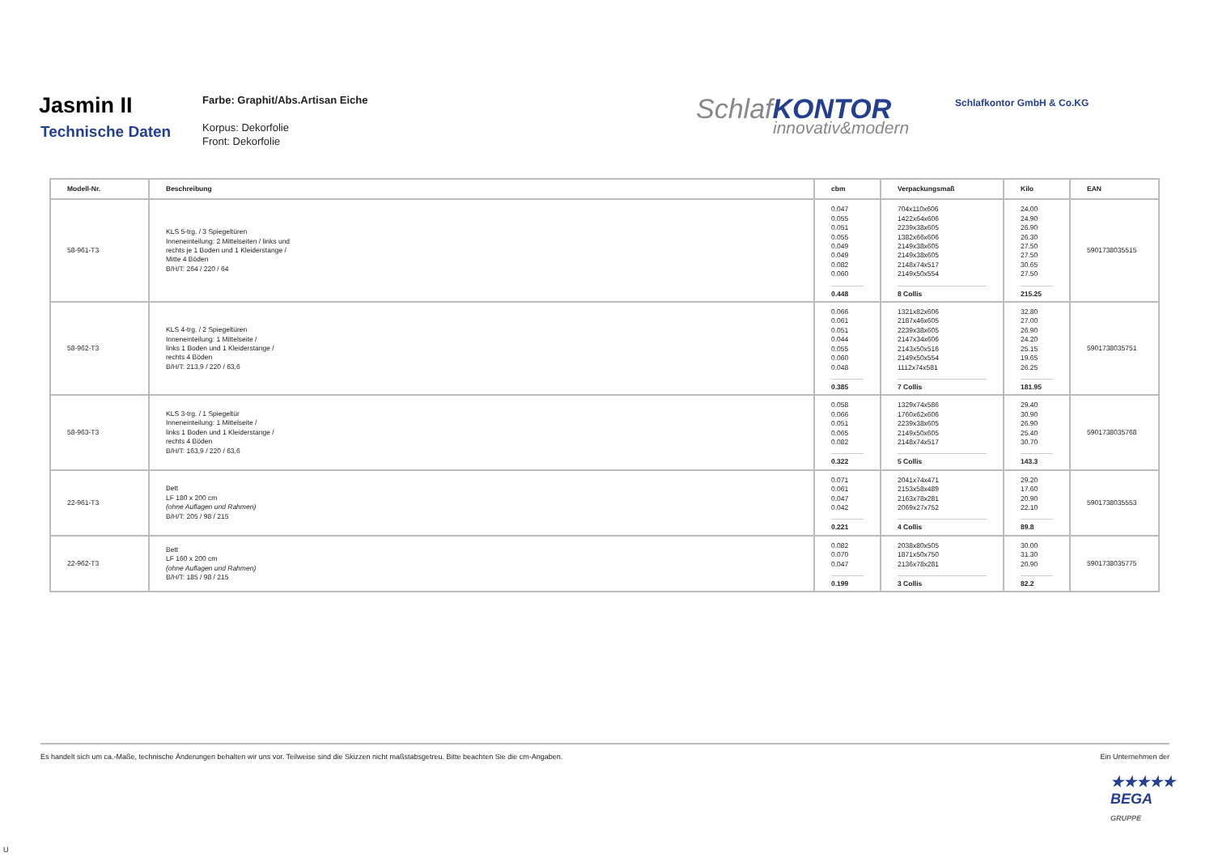Jasmin II
Technische Daten
Farbe: Graphit/Abs.Artisan Eiche
Korpus: Dekorfolie
Front: Dekorfolie
SchlafKONTOR
innovativ&modern
Schlafkontor GmbH & Co.KG
| Modell-Nr. | Beschreibung | cbm | Verpackungsmaß | Kilo | EAN |
| --- | --- | --- | --- | --- | --- |
| 58-961-T3 | KLS 5-trg. / 3 Spiegeltüren Inneneinteilung: 2 Mittelseiten / links und rechts je 1 Boden und 1 Kleiderstange / Mitte 4 Böden B/H/T: 264 / 220 / 64 | 0.047 0.055 0.051 0.055 0.049 0.049 0.082 0.060 0.448 | 704x110x606 1422x64x606 2239x38x605 1382x66x606 2149x38x605 2149x38x605 2148x74x517 2149x50x554 8 Collis | 24.00 24.90 26.90 26.30 27.50 27.50 30.65 27.50 215.25 | 5901738035515 |
| 58-962-T3 | KLS 4-trg. / 2 Spiegeltüren Inneneinteilung: 1 Mittelseite / links 1 Boden und 1 Kleiderstange / rechts 4 Böden B/H/T: 213,9 / 220 / 63,6 | 0.066 0.061 0.051 0.044 0.055 0.060 0.048 0.385 | 1321x82x606 2187x46x605 2239x38x605 2147x34x606 2143x50x516 2149x50x554 1112x74x581 7 Collis | 32.80 27.00 26.90 24.20 25.15 19.65 26.25 181.95 | 5901738035751 |
| 58-963-T3 | KLS 3-trg. / 1 Spiegeltür Inneneinteilung: 1 Mittelseite / links 1 Boden und 1 Kleiderstange / rechts 4 Böden B/H/T: 163,9 / 220 / 63,6 | 0.058 0.066 0.051 0.065 0.082 0.322 | 1329x74x586 1760x62x606 2239x38x605 2149x50x605 2148x74x517 5 Collis | 29.40 30.90 26.90 25.40 30.70 143.3 | 5901738035768 |
| 22-961-T3 | Bett LF 180 x 200 cm (ohne Auflagen und Rahmen) B/H/T: 205 / 98 / 215 | 0.071 0.061 0.047 0.042 0.221 | 2041x74x471 2153x58x489 2163x78x281 2069x27x752 4 Collis | 29.20 17.60 20.90 22.10 89.8 | 5901738035553 |
| 22-962-T3 | Bett LF 160 x 200 cm (ohne Auflagen und Rahmen) B/H/T: 185 / 98 / 215 | 0.082 0.070 0.047 0.199 | 2038x80x505 1871x50x750 2136x78x281 3 Collis | 30.00 31.30 20.90 82.2 | 5901738035775 |
Es handelt sich um ca.-Maße, technische Änderungen behalten wir uns vor. Teilweise sind die Skizzen nicht maßstabsgetreu. Bitte beachten Sie die cm-Angaben. Ein Unternehmen der
★★★★★
BEGA
GRUPPE
U